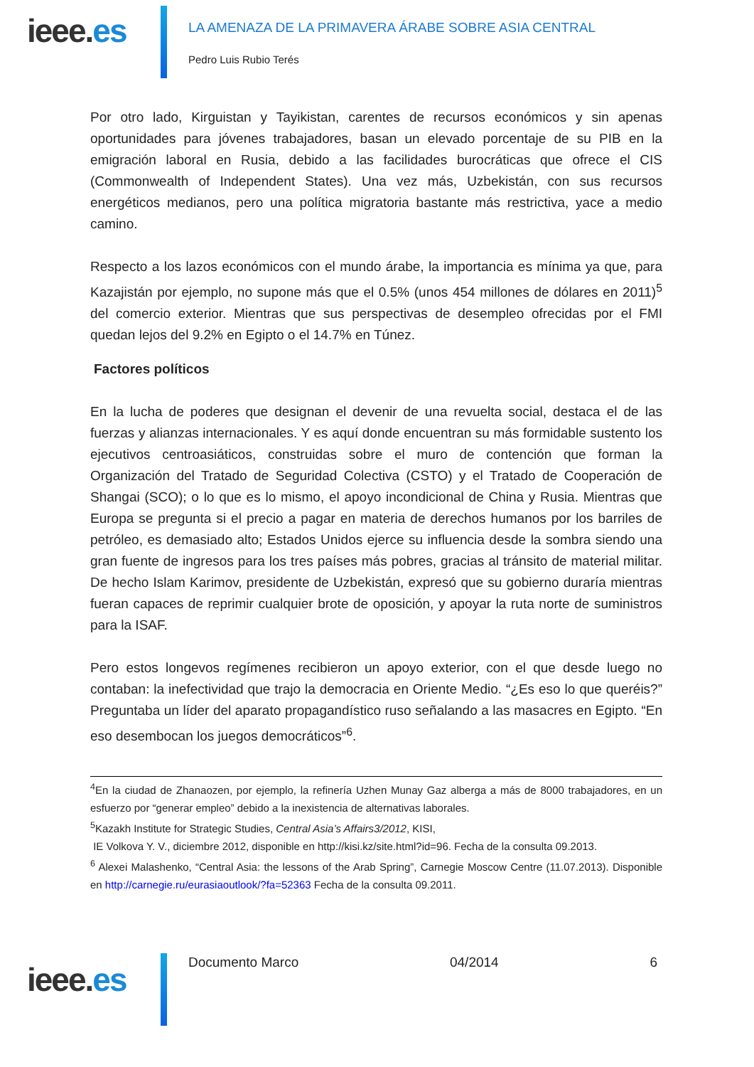ieee.es
LA AMENAZA DE LA PRIMAVERA ÁRABE SOBRE ASIA CENTRAL
Pedro Luis Rubio Terés
Por otro lado, Kirguistan y Tayikistan, carentes de recursos económicos y sin apenas oportunidades para jóvenes trabajadores, basan un elevado porcentaje de su PIB en la emigración laboral en Rusia, debido a las facilidades burocráticas que ofrece el CIS (Commonwealth of Independent States). Una vez más, Uzbekistán, con sus recursos energéticos medianos, pero una política migratoria bastante más restrictiva, yace a medio camino.
Respecto a los lazos económicos con el mundo árabe, la importancia es mínima ya que, para Kazajistán por ejemplo, no supone más que el 0.5% (unos 454 millones de dólares en 2011)<sup>5</sup> del comercio exterior. Mientras que sus perspectivas de desempleo ofrecidas por el FMI quedan lejos del 9.2% en Egipto o el 14.7% en Túnez.
Factores políticos
En la lucha de poderes que designan el devenir de una revuelta social, destaca el de las fuerzas y alianzas internacionales. Y es aquí donde encuentran su más formidable sustento los ejecutivos centroasiáticos, construidas sobre el muro de contención que forman la Organización del Tratado de Seguridad Colectiva (CSTO) y el Tratado de Cooperación de Shangai (SCO); o lo que es lo mismo, el apoyo incondicional de China y Rusia. Mientras que Europa se pregunta si el precio a pagar en materia de derechos humanos por los barriles de petróleo, es demasiado alto; Estados Unidos ejerce su influencia desde la sombra siendo una gran fuente de ingresos para los tres países más pobres, gracias al tránsito de material militar. De hecho Islam Karimov, presidente de Uzbekistán, expresó que su gobierno duraría mientras fueran capaces de reprimir cualquier brote de oposición, y apoyar la ruta norte de suministros para la ISAF.
Pero estos longevos regímenes recibieron un apoyo exterior, con el que desde luego no contaban: la inefectividad que trajo la democracia en Oriente Medio. “¿Es eso lo que queréis?” Preguntaba un líder del aparato propagandístico ruso señalando a las masacres en Egipto. “En eso desembocan los juegos democráticos”<sup>6</sup>.
<sup>4</sup> En la ciudad de Zhanaozen, por ejemplo, la refinería Uzhen Munay Gaz alberga a más de 8000 trabajadores, en un esfuerzo por “generar empleo” debido a la inexistencia de alternativas laborales.
<sup>5</sup> Kazakh Institute for Strategic Studies, Central Asia’s Affairs3/2012, KISI,
IE Volkova Y. V., diciembre 2012, disponible en http://kisi.kz/site.html?id=96. Fecha de la consulta 09.2013.
<sup>6</sup> Alexei Malashenko, “Central Asia: the lessons of the Arab Spring”, Carnegie Moscow Centre (11.07.2013). Disponible en http://carnegie.ru/eurasiaoutlook/?fa=52363 Fecha de la consulta 09.2011.
ieee.es Documento Marco 04/2014 6